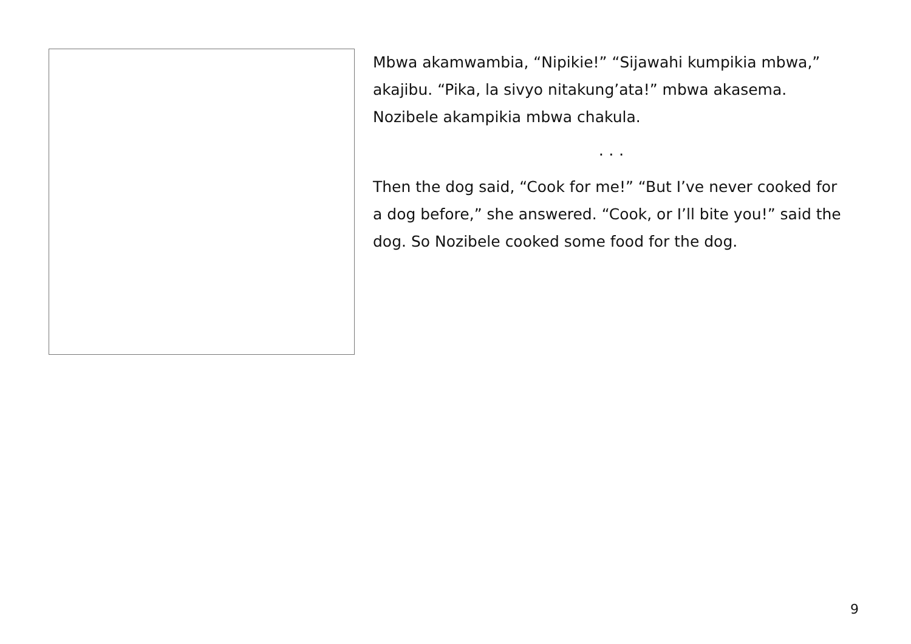Mbwa akamwambia, “Nipikie!” “Sijawahi kumpikia mbwa,” akajibu. “Pika, la sivyo nitakung’ata!” mbwa akasema. Nozibele akampikia mbwa chakula.
. . .
Then the dog said, “Cook for me!” “But I’ve never cooked for a dog before,” she answered. “Cook, or I’ll bite you!” said the dog. So Nozibele cooked some food for the dog.
9